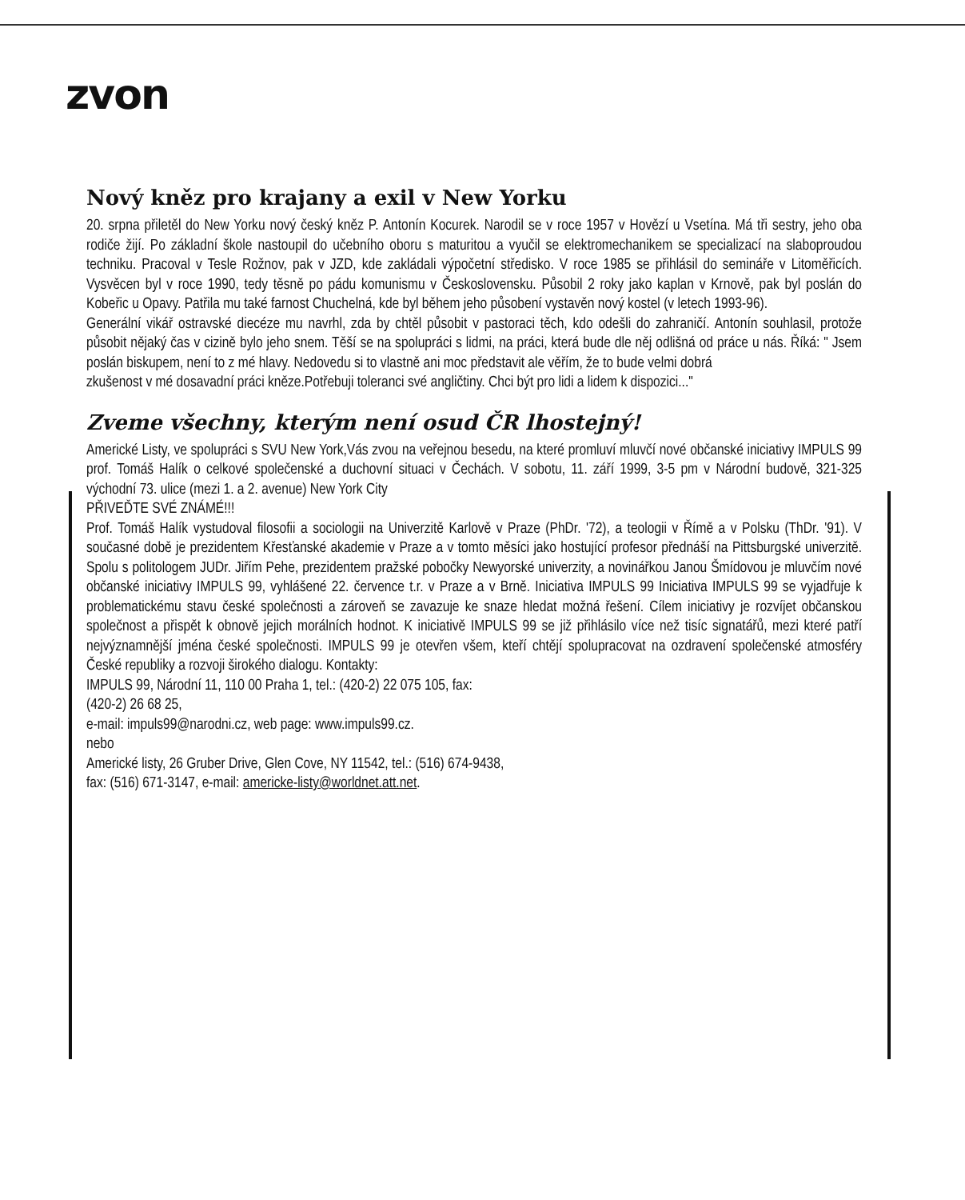zvon
Nový kněz pro krajany a exil v New Yorku
20. srpna přiletěl do New Yorku nový český kněz P. Antonín Kocurek. Narodil se v roce 1957 v Hovězí u Vsetína. Má tři sestry, jeho oba rodiče žijí. Po základní škole nastoupil do učebního oboru s maturitou a vyučil se elektromechanikem se specializací na slaboproudou techniku. Pracoval v Tesle Rožnov, pak v JZD, kde zakládali výpočetní středisko. V roce 1985 se přihlásil do semináře v Litoměřicích. Vysvěcen byl v roce 1990, tedy těsně po pádu komunismu v Československu. Působil 2 roky jako kaplan v Krnově, pak byl poslán do Kobeřic u Opavy. Patřila mu také farnost Chuchelná, kde byl během jeho působení vystavěn nový kostel (v letech 1993-96).
Generální vikář ostravské diecéze mu navrhl, zda by chtěl působit v pastoraci těch, kdo odešli do zahraničí. Antonín souhlasil, protože působit nějaký čas v cizině bylo jeho snem. Těší se na spolupráci s lidmi, na práci, která bude dle něj odlišná od práce u nás. Říká: " Jsem poslán biskupem, není to z mé hlavy. Nedovedu si to vlastně ani moc představit ale věřím, že to bude velmi dobrá
zkušenost v mé dosavadní práci kněze.Potřebuji toleranci své angličtiny. Chci být pro lidi a lidem k dispozici..."
Zveme všechny, kterým není osud ČR lhostejný!
Americké Listy, ve spolupráci s SVU New York,Vás zvou na veřejnou besedu, na které promluví mluvčí nové občanské iniciativy IMPULS 99 prof. Tomáš Halík o celkové společenské a duchovní situaci v Čechách. V sobotu, 11. září 1999, 3-5 pm v Národní budově, 321-325 východní 73. ulice (mezi 1. a 2. avenue) New York City
PŘIVEĎTE SVÉ ZNÁMÉ!!!
Prof. Tomáš Halík vystudoval filosofii a sociologii na Univerzitě Karlově v Praze (PhDr. '72), a teologii v Římě a v Polsku (ThDr. '91). V současné době je prezidentem Křesťanské akademie v Praze a v tomto měsíci jako hostující profesor přednáší na Pittsburgské univerzitě. Spolu s politologem JUDr. Jiřím Pehe, prezidentem pražské pobočky Newyorské univerzity, a novinářkou Janou Šmídovou je mluvčím nové občanské iniciativy IMPULS 99, vyhlášené 22. července t.r. v Praze a v Brně. Iniciativa IMPULS 99 Iniciativa IMPULS 99 se vyjadřuje k problematickému stavu české společnosti a zároveň se zavazuje ke snaze hledat možná řešení. Cílem iniciativy je rozvíjet občanskou společnost a přispět k obnově jejich morálních hodnot. K iniciativě IMPULS 99 se již přihlásilo více než tisíc signatářů, mezi které patří nejvýznamnější jména české společnosti. IMPULS 99 je otevřen všem, kteří chtějí spolupracovat na ozdravení společenské atmosféry České republiky a rozvoji širokého dialogu. Kontakty:
IMPULS 99, Národní 11, 110 00 Praha 1, tel.: (420-2) 22 075 105, fax:
(420-2) 26 68 25,
e-mail: impuls99@narodni.cz, web page: www.impuls99.cz.
nebo
Americké listy, 26 Gruber Drive, Glen Cove, NY 11542, tel.: (516) 674-9438,
fax: (516) 671-3147, e-mail: americke-listy@worldnet.att.net.